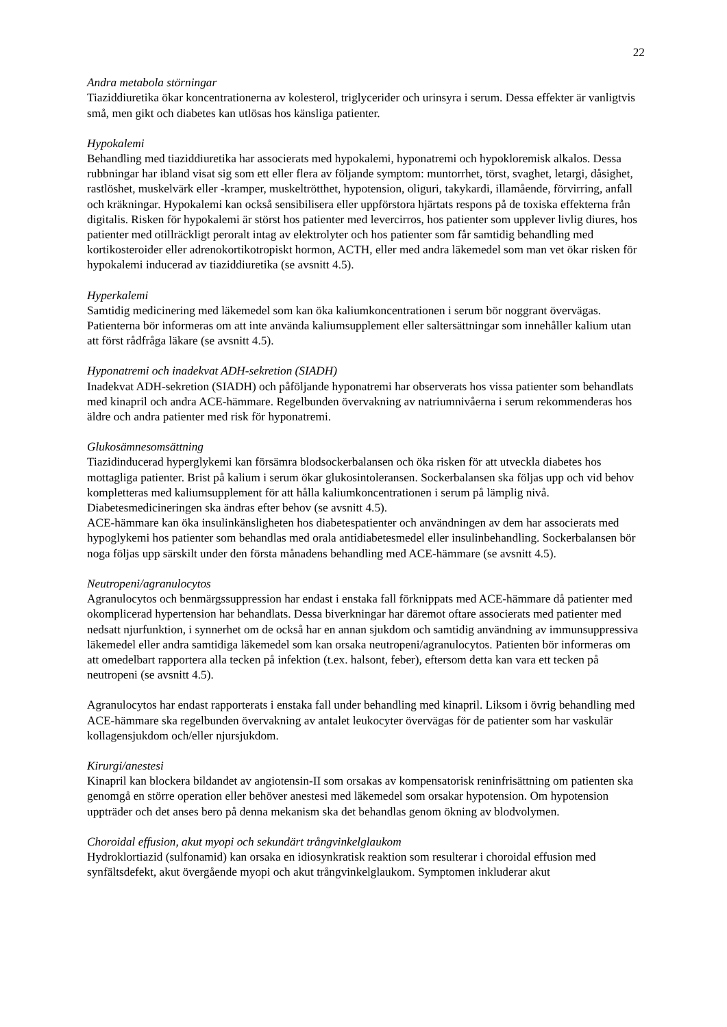22
Andra metabola störningar
Tiaziddiuretika ökar koncentrationerna av kolesterol, triglycerider och urinsyra i serum. Dessa effekter är vanligtvis små, men gikt och diabetes kan utlösas hos känsliga patienter.
Hypokalemi
Behandling med tiaziddiuretika har associerats med hypokalemi, hyponatremi och hypokloremisk alkalos. Dessa rubbningar har ibland visat sig som ett eller flera av följande symptom: muntorrhet, törst, svaghet, letargi, dåsighet, rastlöshet, muskelvärk eller -kramper, muskeltrötthet, hypotension, oliguri, takykardi, illamående, förvirring, anfall och kräkningar. Hypokalemi kan också sensibilisera eller uppförstora hjärtats respons på de toxiska effekterna från digitalis. Risken för hypokalemi är störst hos patienter med levercirros, hos patienter som upplever livlig diures, hos patienter med otillräckligt peroralt intag av elektrolyter och hos patienter som får samtidig behandling med kortikosteroider eller adrenokortikotropiskt hormon, ACTH, eller med andra läkemedel som man vet ökar risken för hypokalemi inducerad av tiaziddiuretika (se avsnitt 4.5).
Hyperkalemi
Samtidig medicinering med läkemedel som kan öka kaliumkoncentrationen i serum bör noggrant övervägas. Patienterna bör informeras om att inte använda kaliumsupplement eller saltersättningar som innehåller kalium utan att först rådfråga läkare (se avsnitt 4.5).
Hyponatremi och inadekvat ADH-sekretion (SIADH)
Inadekvat ADH-sekretion (SIADH) och påföljande hyponatremi har observerats hos vissa patienter som behandlats med kinapril och andra ACE-hämmare. Regelbunden övervakning av natriumnivåerna i serum rekommenderas hos äldre och andra patienter med risk för hyponatremi.
Glukosämnesomsättning
Tiazidinducerad hyperglykemi kan försämra blodsockerbalansen och öka risken för att utveckla diabetes hos mottagliga patienter. Brist på kalium i serum ökar glukosintoleransen. Sockerbalansen ska följas upp och vid behov kompletteras med kaliumsupplement för att hålla kaliumkoncentrationen i serum på lämplig nivå. Diabetesmedicineringen ska ändras efter behov (se avsnitt 4.5).
ACE-hämmare kan öka insulinkänsligheten hos diabetespatienter och användningen av dem har associerats med hypoglykemi hos patienter som behandlas med orala antidiabetesmedel eller insulinbehandling. Sockerbalansen bör noga följas upp särskilt under den första månadens behandling med ACE-hämmare (se avsnitt 4.5).
Neutropeni/agranulocytos
Agranulocytos och benmärgssuppression har endast i enstaka fall förknippats med ACE-hämmare då patienter med okomplicerad hypertension har behandlats. Dessa biverkningar har däremot oftare associerats med patienter med nedsatt njurfunktion, i synnerhet om de också har en annan sjukdom och samtidig användning av immunsuppressiva läkemedel eller andra samtidiga läkemedel som kan orsaka neutropeni/agranulocytos. Patienten bör informeras om att omedelbart rapportera alla tecken på infektion (t.ex. halsont, feber), eftersom detta kan vara ett tecken på neutropeni (se avsnitt 4.5).
Agranulocytos har endast rapporterats i enstaka fall under behandling med kinapril. Liksom i övrig behandling med ACE-hämmare ska regelbunden övervakning av antalet leukocyter övervägas för de patienter som har vaskulär kollagensjukdom och/eller njursjukdom.
Kirurgi/anestesi
Kinapril kan blockera bildandet av angiotensin-II som orsakas av kompensatorisk reninfrisättning om patienten ska genomgå en större operation eller behöver anestesi med läkemedel som orsakar hypotension. Om hypotension uppträder och det anses bero på denna mekanism ska det behandlas genom ökning av blodvolymen.
Choroidal effusion, akut myopi och sekundärt trångvinkelglaukom
Hydroklortiazid (sulfonamid) kan orsaka en idiosynkratisk reaktion som resulterar i choroidal effusion med synfältsdefekt, akut övergående myopi och akut trångvinkelglaukom. Symptomen inkluderar akut